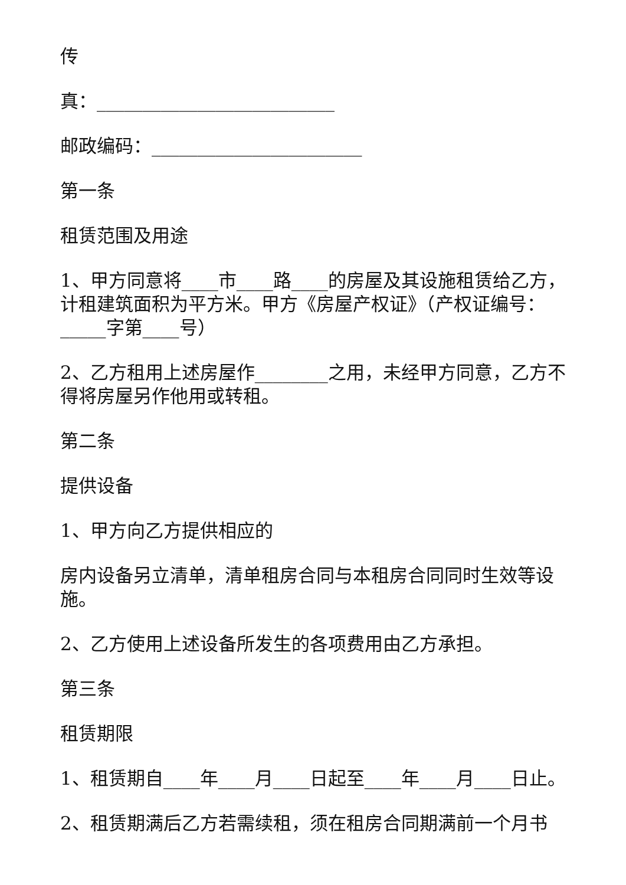传
真：__________________________
邮政编码：_______________________
第一条
租赁范围及用途
1、甲方同意将____市____路____的房屋及其设施租赁给乙方，计租建筑面积为平方米。甲方《房屋产权证》（产权证编号：_____字第____号）
2、乙方租用上述房屋作________之用，未经甲方同意，乙方不得将房屋另作他用或转租。
第二条
提供设备
1、甲方向乙方提供相应的
房内设备另立清单，清单租房合同与本租房合同同时生效等设施。
2、乙方使用上述设备所发生的各项费用由乙方承担。
第三条
租赁期限
1、租赁期自____年____月____日起至____年____月____日止。
2、租赁期满后乙方若需续租，须在租房合同期满前一个月书